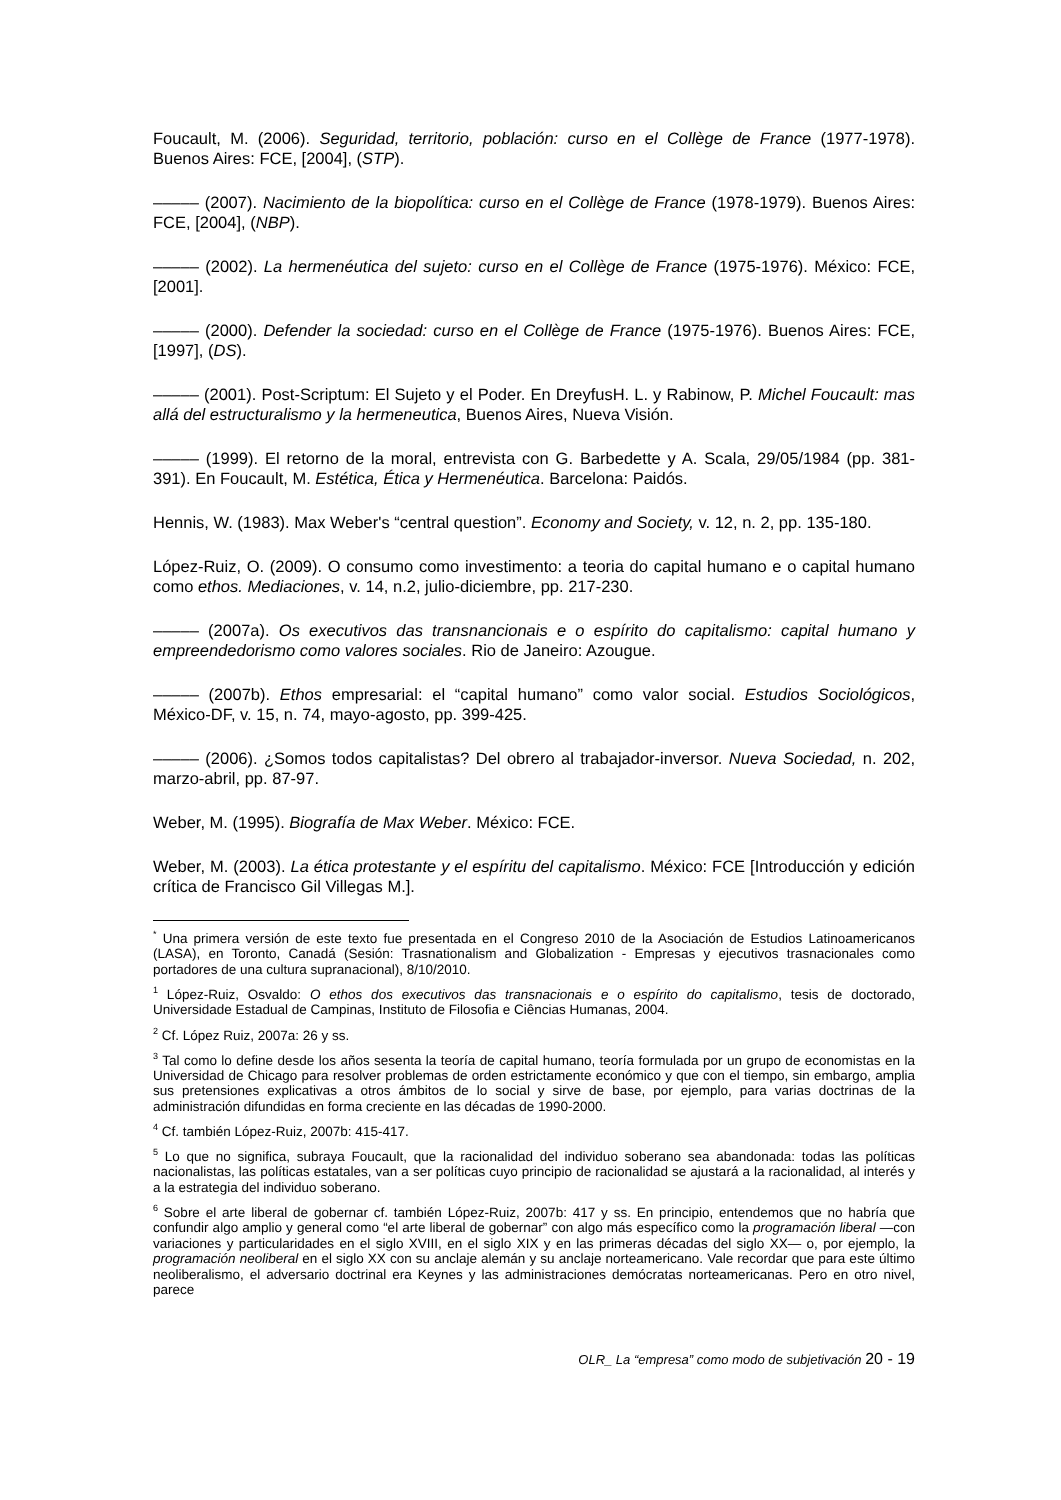Foucault, M. (2006). Seguridad, territorio, población: curso en el Collège de France (1977-1978). Buenos Aires: FCE, [2004], (STP).
––––– (2007). Nacimiento de la biopolítica: curso en el Collège de France (1978-1979). Buenos Aires: FCE, [2004], (NBP).
––––– (2002). La hermenéutica del sujeto: curso en el Collège de France (1975-1976). México: FCE, [2001].
––––– (2000). Defender la sociedad: curso en el Collège de France (1975-1976). Buenos Aires: FCE, [1997], (DS).
––––– (2001). Post-Scriptum: El Sujeto y el Poder. En DreyfusH. L. y Rabinow, P. Michel Foucault: mas allá del estructuralismo y la hermeneutica, Buenos Aires, Nueva Visión.
––––– (1999). El retorno de la moral, entrevista con G. Barbedette y A. Scala, 29/05/1984 (pp. 381-391). En Foucault, M. Estética, Ética y Hermenéutica. Barcelona: Paidós.
Hennis, W. (1983). Max Weber's “central question”. Economy and Society, v. 12, n. 2, pp. 135-180.
López-Ruiz, O. (2009). O consumo como investimento: a teoria do capital humano e o capital humano como ethos. Mediaciones, v. 14, n.2, julio-diciembre, pp. 217-230.
––––– (2007a). Os executivos das transnancionais e o espírito do capitalismo: capital humano y empreendedorismo como valores sociales. Rio de Janeiro: Azougue.
––––– (2007b). Ethos empresarial: el “capital humano” como valor social. Estudios Sociológicos, México-DF, v. 15, n. 74, mayo-agosto, pp. 399-425.
––––– (2006). ¿Somos todos capitalistas? Del obrero al trabajador-inversor. Nueva Sociedad, n. 202, marzo-abril, pp. 87-97.
Weber, M. (1995). Biografía de Max Weber. México: FCE.
Weber, M. (2003). La ética protestante y el espíritu del capitalismo. México: FCE [Introducción y edición crítica de Francisco Gil Villegas M.].
<sup>*</sup> Una primera versión de este texto fue presentada en el Congreso 2010 de la Asociación de Estudios Latinoamericanos (LASA), en Toronto, Canadá (Sesión: Trasnationalism and Globalization - Empresas y ejecutivos trasnacionales como portadores de una cultura supranacional), 8/10/2010.
<sup>1</sup> López-Ruiz, Osvaldo: O ethos dos executivos das transnacionais e o espírito do capitalismo, tesis de doctorado, Universidade Estadual de Campinas, Instituto de Filosofia e Ciências Humanas, 2004.
<sup>2</sup> Cf. López Ruiz, 2007a: 26 y ss.
<sup>3</sup> Tal como lo define desde los años sesenta la teoría de capital humano, teoría formulada por un grupo de economistas en la Universidad de Chicago para resolver problemas de orden estrictamente económico y que con el tiempo, sin embargo, amplia sus pretensiones explicativas a otros ámbitos de lo social y sirve de base, por ejemplo, para varias doctrinas de la administración difundidas en forma creciente en las décadas de 1990-2000.
<sup>4</sup> Cf. también López-Ruiz, 2007b: 415-417.
<sup>5</sup> Lo que no significa, subraya Foucault, que la racionalidad del individuo soberano sea abandonada: todas las políticas nacionalistas, las políticas estatales, van a ser políticas cuyo principio de racionalidad se ajustará a la racionalidad, al interés y a la estrategia del individuo soberano.
<sup>6</sup> Sobre el arte liberal de gobernar cf. también López-Ruiz, 2007b: 417 y ss. En principio, entendemos que no habría que confundir algo amplio y general como “el arte liberal de gobernar” con algo más específico como la programación liberal —con variaciones y particularidades en el siglo XVIII, en el siglo XIX y en las primeras décadas del siglo XX— o, por ejemplo, la programación neoliberal en el siglo XX con su anclaje alemán y su anclaje norteamericano. Vale recordar que para este último neoliberalismo, el adversario doctrinal era Keynes y las administraciones demócratas norteamericanas. Pero en otro nivel, parece
OLR_ La “empresa” como modo de subjetivación 20 - 19